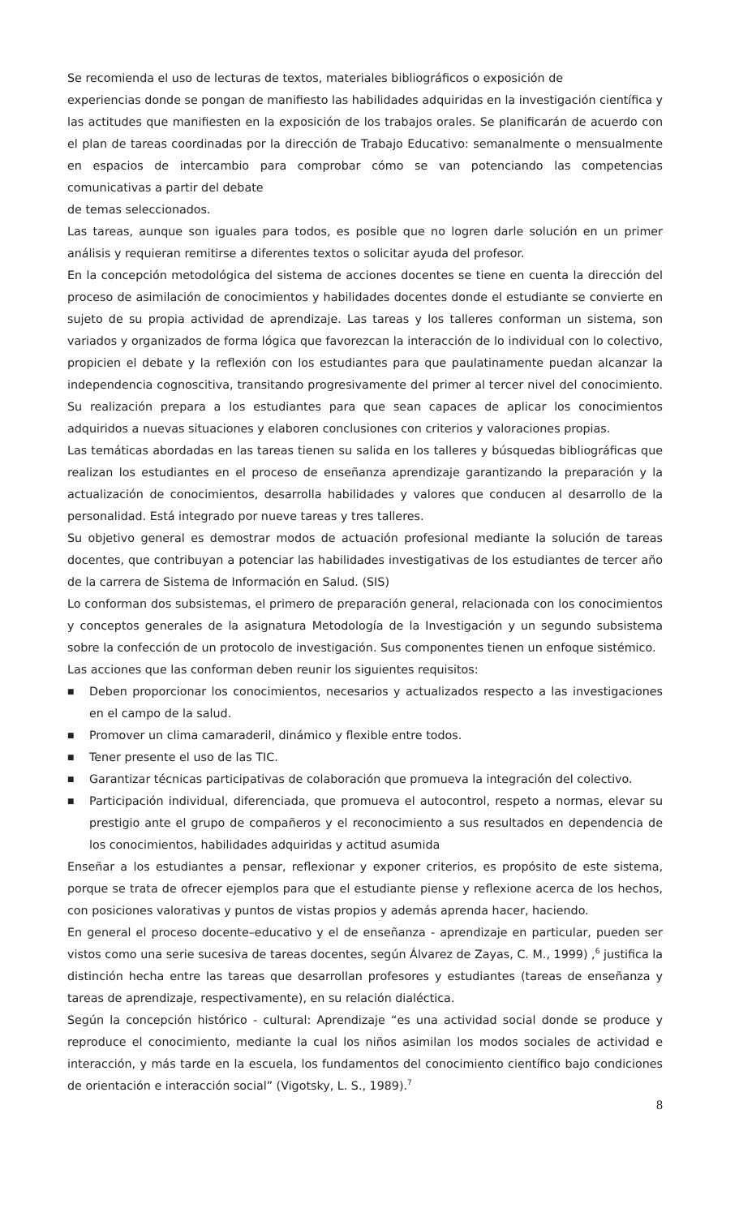Se recomienda el uso de lecturas de textos, materiales bibliográficos o exposición de
experiencias donde se pongan de manifiesto las habilidades adquiridas en la investigación científica y las actitudes que manifiesten en la exposición de los trabajos orales. Se planificarán de acuerdo con el plan de tareas coordinadas por la dirección de Trabajo Educativo: semanalmente o mensualmente en espacios de intercambio para comprobar cómo se van potenciando las competencias comunicativas a partir del debate
de temas seleccionados.
Las tareas, aunque son iguales para todos, es posible que no logren darle solución en un primer análisis y requieran remitirse a diferentes textos o solicitar ayuda del profesor.
En la concepción metodológica del sistema de acciones docentes se tiene en cuenta la dirección del proceso de asimilación de conocimientos y habilidades docentes donde el estudiante se convierte en sujeto de su propia actividad de aprendizaje. Las tareas y los talleres conforman un sistema, son variados y organizados de forma lógica que favorezcan la interacción de lo individual con lo colectivo, propicien el debate y la reflexión con los estudiantes para que paulatinamente puedan alcanzar la independencia cognoscitiva, transitando progresivamente del primer al tercer nivel del conocimiento. Su realización prepara a los estudiantes para que sean capaces de aplicar los conocimientos adquiridos a nuevas situaciones y elaboren conclusiones con criterios y valoraciones propias.
Las temáticas abordadas en las tareas tienen su salida en los talleres y búsquedas bibliográficas que realizan los estudiantes en el proceso de enseñanza aprendizaje garantizando la preparación y la actualización de conocimientos, desarrolla habilidades y valores que conducen al desarrollo de la personalidad. Está integrado por nueve tareas y tres talleres.
Su objetivo general es demostrar modos de actuación profesional mediante la solución de tareas docentes, que contribuyan a potenciar las habilidades investigativas de los estudiantes de tercer año de la carrera de Sistema de Información en Salud. (SIS)
Lo conforman dos subsistemas, el primero de preparación general, relacionada con los conocimientos y conceptos generales de la asignatura Metodología de la Investigación y un segundo subsistema sobre la confección de un protocolo de investigación. Sus componentes tienen un enfoque sistémico.
Las acciones que las conforman deben reunir los siguientes requisitos:
■ Deben proporcionar los conocimientos, necesarios y actualizados respecto a las investigaciones en el campo de la salud.
■ Promover un clima camaraderil, dinámico y flexible entre todos.
■ Tener presente el uso de las TIC.
■ Garantizar técnicas participativas de colaboración que promueva la integración del colectivo.
■ Participación individual, diferenciada, que promueva el autocontrol, respeto a normas, elevar su prestigio ante el grupo de compañeros y el reconocimiento a sus resultados en dependencia de los conocimientos, habilidades adquiridas y actitud asumida
Enseñar a los estudiantes a pensar, reflexionar y exponer criterios, es propósito de este sistema, porque se trata de ofrecer ejemplos para que el estudiante piense y reflexione acerca de los hechos, con posiciones valorativas y puntos de vistas propios y además aprenda hacer, haciendo.
En general el proceso docente–educativo y el de enseñanza - aprendizaje en particular, pueden ser vistos como una serie sucesiva de tareas docentes, según Álvarez de Zayas, C. M., 1999) ,<sup>6</sup> justifica la distinción hecha entre las tareas que desarrollan profesores y estudiantes (tareas de enseñanza y tareas de aprendizaje, respectivamente), en su relación dialéctica.
Según la concepción histórico - cultural: Aprendizaje “es una actividad social donde se produce y reproduce el conocimiento, mediante la cual los niños asimilan los modos sociales de actividad e interacción, y más tarde en la escuela, los fundamentos del conocimiento científico bajo condiciones de orientación e interacción social” (Vigotsky, L. S., 1989).<sup>7</sup>
8